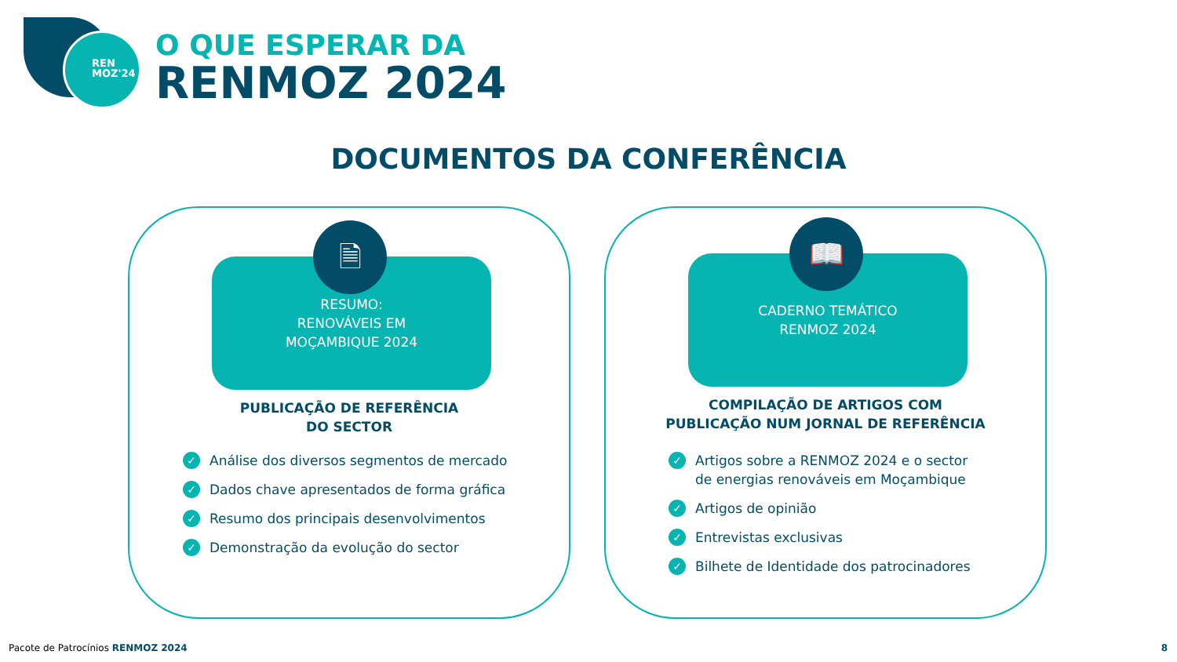REN
MOZ'24
O QUE ESPERAR DA
RENMOZ 2024
DOCUMENTOS DA CONFERÊNCIA
RESUMO:
RENOVÁVEIS EM
MOÇAMBIQUE 2024
🗎
PUBLICAÇÃO DE REFERÊNCIA
DO SECTOR
✓ Análise dos diversos segmentos de mercado
✓ Dados chave apresentados de forma gráfica
✓ Resumo dos principais desenvolvimentos
✓ Demonstração da evolução do sector
CADERNO TEMÁTICO
RENMOZ 2024
📖
COMPILAÇÃO DE ARTIGOS COM
PUBLICAÇÃO NUM JORNAL DE REFERÊNCIA
✓ Artigos sobre a RENMOZ 2024 e o sector
de energias renováveis em Moçambique
✓ Artigos de opinião
✓ Entrevistas exclusivas
✓ Bilhete de Identidade dos patrocinadores
Pacote de Patrocínios RENMOZ 2024
8